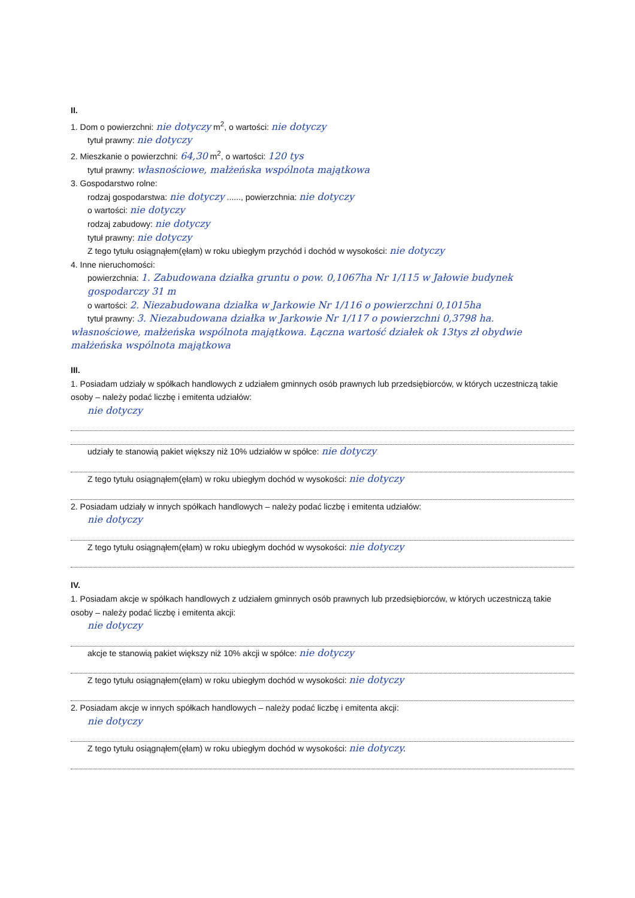II.
1. Dom o powierzchni: nie dotyczy m<sup>2</sup>, o wartości: nie dotyczy
tytuł prawny: nie dotyczy
2. Mieszkanie o powierzchni: 64,30 m<sup>2</sup>, o wartości: 120 tys
tytuł prawny: własnościowe, małżeńska wspólnota majątkowa
3. Gospodarstwo rolne:
rodzaj gospodarstwa: nie dotyczy ......, powierzchnia: nie dotyczy
o wartości: nie dotyczy
rodzaj zabudowy: nie dotyczy
tytuł prawny: nie dotyczy
Z tego tytułu osiągnąłem(ęłam) w roku ubiegłym przychód i dochód w wysokości: nie dotyczy
4. Inne nieruchomości:
powierzchnia: 1. Zabudowana działka gruntu o pow. 0,1067ha Nr 1/115 w Jałowie budynek gospodarczy 31 m
o wartości: 2. Niezabudowana działka w Jarkowie Nr 1/116 o powierzchni 0,1015ha
tytuł prawny: 3. Niezabudowana działka w Jarkowie Nr 1/117 o powierzchni 0,3798 ha.
własnościowe, małżeńska wspólnota majątkowa. Łączna wartość działek ok 13tys zł obydwie małżeńska wspólnota majątkowa
III.
1. Posiadam udziały w spółkach handlowych z udziałem gminnych osób prawnych lub przedsiębiorców, w których uczestniczą takie osoby – należy podać liczbę i emitenta udziałów:
nie dotyczy
udziały te stanowią pakiet większy niż 10% udziałów w spółce: nie dotyczy
Z tego tytułu osiągnąłem(ęłam) w roku ubiegłym dochód w wysokości: nie dotyczy
2. Posiadam udziały w innych spółkach handlowych – należy podać liczbę i emitenta udziałów:
nie dotyczy
Z tego tytułu osiągnąłem(ęłam) w roku ubiegłym dochód w wysokości: nie dotyczy
IV.
1. Posiadam akcje w spółkach handlowych z udziałem gminnych osób prawnych lub przedsiębiorców, w których uczestniczą takie osoby – należy podać liczbę i emitenta akcji:
nie dotyczy
akcje te stanowią pakiet większy niż 10% akcji w spółce: nie dotyczy
Z tego tytułu osiągnąłem(ęłam) w roku ubiegłym dochód w wysokości: nie dotyczy
2. Posiadam akcje w innych spółkach handlowych – należy podać liczbę i emitenta akcji:
nie dotyczy
Z tego tytułu osiągnąłem(ęłam) w roku ubiegłym dochód w wysokości: nie dotyczy.